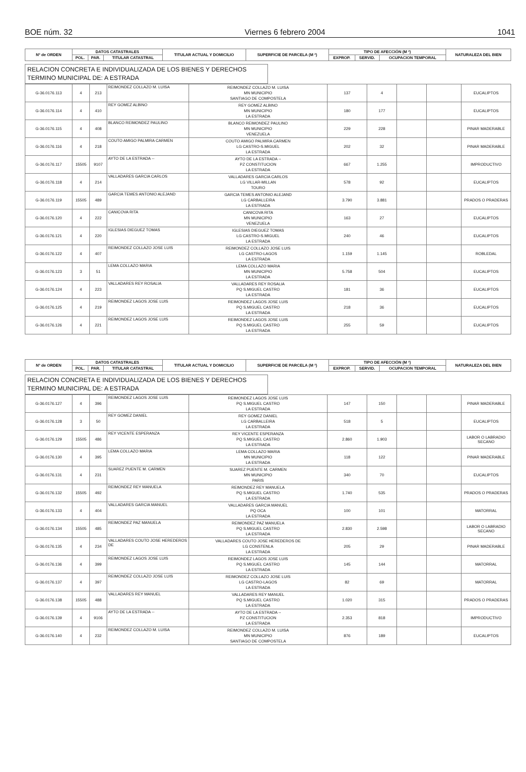BOE núm. 32 Viernes 6 febrero 2004 1041
| Nº de ORDEN | DATOS CATASTRALES | | | TITULAR ACTUAL Y DOMICILIO | SUPERFICIE DE PARCELA (M ²) | TIPO DE AFECCIÓN (M ²) | | | NATURALEZA DEL BIEN |
| --- | --- | --- | --- | --- | --- | --- | --- | --- | --- |
| | POL. | PAR. | TITULAR CATASTRAL | | | EXPROP. | SERVID. | OCUPACION TEMPORAL | |
RELACION CONCRETA E INDIVIDUALIZADA DE LOS BIENES Y DERECHOS
TERMINO MUNICIPAL DE: A ESTRADA
| G-36.0176.113 | 4 | 213 | REIMONDEZ COLLAZO M. LUISA | REIMONDEZ COLLAZO M. LUISA MN MUNICIPIO SANTIAGO DE COMPOSTELA | 137 | 4 | | | EUCALIPTOS |
| G-36.0176.114 | 4 | 410 | REY GOMEZ ALBINO | REY GOMEZ ALBINO MN MUNICIPIO LA ESTRADA | 180 | 177 | | | EUCALIPTOS |
| G-36.0176.115 | 4 | 408 | BLANCO REIMONDEZ PAULINO | BLANCO REIMONDEZ PAULINO MN MUNICIPIO VENEZUELA | 229 | 228 | | | PINAR MADERABLE |
| G-36.0176.116 | 4 | 218 | COUTO AMIGO PALMIRA CARMEN | COUTO AMIGO PALMIRA CARMEN LG CASTRO-S.MIGUEL LA ESTRADA | 202 | 32 | | | PINAR MADERABLE |
| G-36.0176.117 | 15505 | 9107 | AYTO DE LA ESTRADA -- | AYTO DE LA ESTRADA -- PZ CONSTITUCION LA ESTRADA | 667 | 1.255 | | | IMPRODUCTIVO |
| G-36.0176.118 | 4 | 214 | VALLADARES GARCIA CARLOS | VALLADARES GARCIA CARLOS LG VILLAR-MILLAN TOURO | 578 | 92 | | | EUCALIPTOS |
| G-36.0176.119 | 15505 | 489 | GARCIA TEMES ANTONIO ALEJAND | GARCIA TEMES ANTONIO ALEJAND LG CARBALLEIRA LA ESTRADA | 3.790 | 3.881 | | | PRADOS O PRADERAS |
| G-36.0176.120 | 4 | 222 | CANICOVA RITA | CANICOVA RITA MN MUNICIPIO VENEZUELA | 163 | 27 | | | EUCALIPTOS |
| G-36.0176.121 | 4 | 220 | IGLESIAS DIEGUEZ TOMAS | IGLESIAS DIEGUEZ TOMAS LG CASTRO-S.MIGUEL LA ESTRADA | 240 | 46 | | | EUCALIPTOS |
| G-36.0176.122 | 4 | 407 | REIMONDEZ COLLAZO JOSE LUIS | REIMONDEZ COLLAZO JOSE LUIS LG CASTRO-LAGOS LA ESTRADA | 1.159 | 1.145 | | | ROBLEDAL |
| G-36.0176.123 | 3 | 51 | LEMA COLLAZO MARIA | LEMA COLLAZO MARIA MN MUNICIPIO LA ESTRADA | 5.758 | 504 | | | EUCALIPTOS |
| G-36.0176.124 | 4 | 223 | VALLADARES REY ROSALIA | VALLADARES REY ROSALIA PQ S.MIGUEL CASTRO LA ESTRADA | 181 | 36 | | | EUCALIPTOS |
| G-36.0176.125 | 4 | 219 | REIMONDEZ LAGOS JOSE LUIS | REIMONDEZ LAGOS JOSE LUIS PQ S.MIGUEL CASTRO LA ESTRADA | 218 | 36 | | | EUCALIPTOS |
| G-36.0176.126 | 4 | 221 | REIMONDEZ LAGOS JOSE LUIS | REIMONDEZ LAGOS JOSE LUIS PQ S.MIGUEL CASTRO LA ESTRADA | 255 | 59 | | | EUCALIPTOS |
| Nº de ORDEN | DATOS CATASTRALES | | | TITULAR ACTUAL Y DOMICILIO | SUPERFICIE DE PARCELA (M ²) | TIPO DE AFECCIÓN (M ²) | | | NATURALEZA DEL BIEN |
| --- | --- | --- | --- | --- | --- | --- | --- | --- | --- |
| | POL. | PAR. | TITULAR CATASTRAL | | | EXPROP. | SERVID. | OCUPACION TEMPORAL | |
RELACION CONCRETA E INDIVIDUALIZADA DE LOS BIENES Y DERECHOS
TERMINO MUNICIPAL DE: A ESTRADA
| G-36.0176.127 | 4 | 396 | REIMONDEZ LAGOS JOSE LUIS | REIMONDEZ LAGOS JOSE LUIS PQ S.MIGUEL CASTRO LA ESTRADA | 147 | 150 | | | PINAR MADERABLE |
| G-36.0176.128 | 3 | 50 | REY GOMEZ DANIEL | REY GOMEZ DANIEL LG CARBALLEIRA LA ESTRADA | 518 | 5 | | | EUCALIPTOS |
| G-36.0176.129 | 15505 | 486 | REY VICENTE ESPERANZA | REY VICENTE ESPERANZA PQ S.MIGUEL CASTRO LA ESTRADA | 2.860 | 1.903 | | | LABOR O LABRADIO SECANO |
| G-36.0176.130 | 4 | 395 | LEMA COLLAZO MARIA | LEMA COLLAZO MARIA MN MUNICIPIO LA ESTRADA | 118 | 122 | | | PINAR MADERABLE |
| G-36.0176.131 | 4 | 231 | SUAREZ PUENTE M. CARMEN | SUAREZ PUENTE M. CARMEN MN MUNICIPIO PARIS | 340 | 70 | | | EUCALIPTOS |
| G-36.0176.132 | 15505 | 492 | REIMONDEZ REY MANUELA | REIMONDEZ REY MANUELA PQ S.MIGUEL CASTRO LA ESTRADA | 1.740 | 535 | | | PRADOS O PRADERAS |
| G-36.0176.133 | 4 | 404 | VALLADARES GARCIA MANUEL | VALLADARES GARCIA MANUEL PQ OCA LA ESTRADA | 100 | 101 | | | MATORRAL |
| G-36.0176.134 | 15505 | 485 | REIMONDEZ PAZ MANUELA | REIMONDEZ PAZ MANUELA PQ S.MIGUEL CASTRO LA ESTRADA | 2.830 | 2.598 | | | LABOR O LABRADIO SECANO |
| G-36.0176.135 | 4 | 234 | VALLADARES COUTO JOSE HEREDEROS DE | VALLADARES COUTO JOSE HEREDEROS DE LG CONSTENLA LA ESTRADA | 205 | 29 | | | PINAR MADERABLE |
| G-36.0176.136 | 4 | 399 | REIMONDEZ LAGOS JOSE LUIS | REIMONDEZ LAGOS JOSE LUIS PQ S.MIGUEL CASTRO LA ESTRADA | 145 | 144 | | | MATORRAL |
| G-36.0176.137 | 4 | 397 | REIMONDEZ COLLAZO JOSE LUIS | REIMONDEZ COLLAZO JOSE LUIS LG CASTRO-LAGOS LA ESTRADA | 82 | 69 | | | MATORRAL |
| G-36.0176.138 | 15505 | 488 | VALLADARES REY MANUEL | VALLADARES REY MANUEL PQ S.MIGUEL CASTRO LA ESTRADA | 1.020 | 315 | | | PRADOS O PRADERAS |
| G-36.0176.139 | 4 | 9106 | AYTO DE LA ESTRADA -- | AYTO DE LA ESTRADA -- PZ CONSTITUCION LA ESTRADA | 2.353 | 818 | | | IMPRODUCTIVO |
| G-36.0176.140 | 4 | 232 | REIMONDEZ COLLAZO M. LUISA | REIMONDEZ COLLAZO M. LUISA MN MUNICIPIO SANTIAGO DE COMPOSTELA | 876 | 189 | | | EUCALIPTOS |